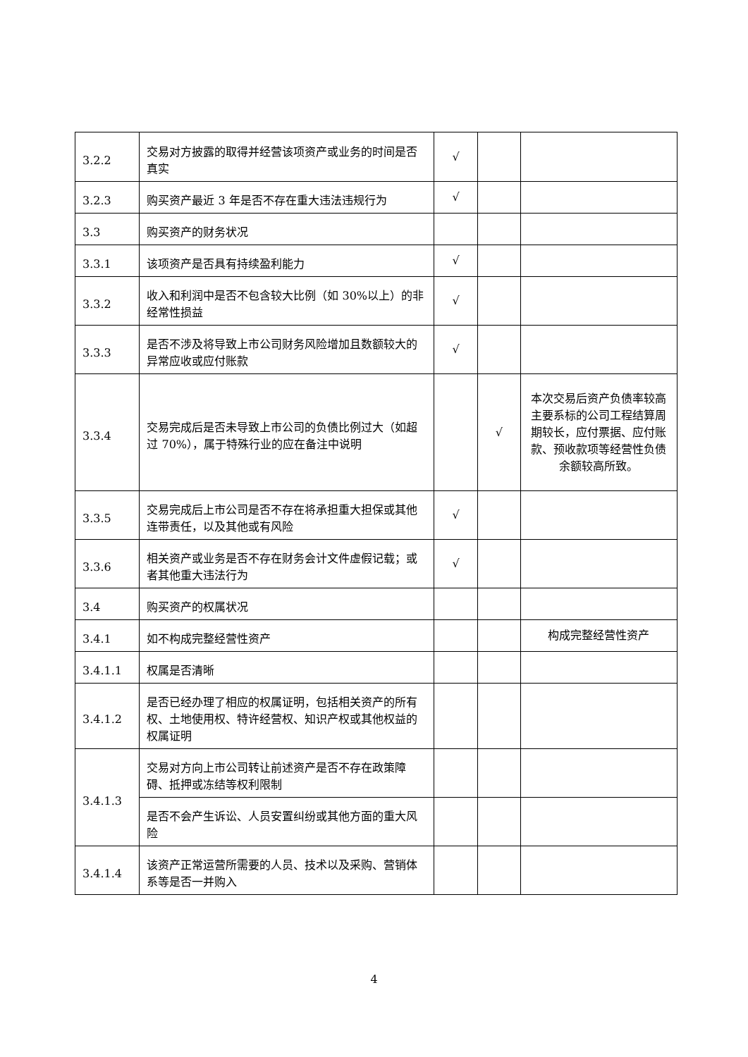| 3.2.2 | 交易对方披露的取得并经营该项资产或业务的时间是否真实 | √ | | |
| 3.2.3 | 购买资产最近 3 年是否不存在重大违法违规行为 | √ | | |
| 3.3 | 购买资产的财务状况 | | | |
| 3.3.1 | 该项资产是否具有持续盈利能力 | √ | | |
| 3.3.2 | 收入和利润中是否不包含较大比例（如 30%以上）的非经常性损益 | √ | | |
| 3.3.3 | 是否不涉及将导致上市公司财务风险增加且数额较大的异常应收或应付账款 | √ | | |
| 3.3.4 | 交易完成后是否未导致上市公司的负债比例过大（如超过 70%），属于特殊行业的应在备注中说明 | | √ | 本次交易后资产负债率较高主要系标的公司工程结算周期较长，应付票据、应付账款、预收款项等经营性负债余额较高所致。 |
| 3.3.5 | 交易完成后上市公司是否不存在将承担重大担保或其他连带责任，以及其他或有风险 | √ | | |
| 3.3.6 | 相关资产或业务是否不存在财务会计文件虚假记载；或者其他重大违法行为 | √ | | |
| 3.4 | 购买资产的权属状况 | | | |
| 3.4.1 | 如不构成完整经营性资产 | | | 构成完整经营性资产 |
| 3.4.1.1 | 权属是否清晰 | | | |
| 3.4.1.2 | 是否已经办理了相应的权属证明，包括相关资产的所有权、土地使用权、特许经营权、知识产权或其他权益的权属证明 | | | |
| 3.4.1.3 | 交易对方向上市公司转让前述资产是否不存在政策障碍、抵押或冻结等权利限制 | | | |
| | 是否不会产生诉讼、人员安置纠纷或其他方面的重大风险 | | | |
| 3.4.1.4 | 该资产正常运营所需要的人员、技术以及采购、营销体系等是否一并购入 | | | |
4